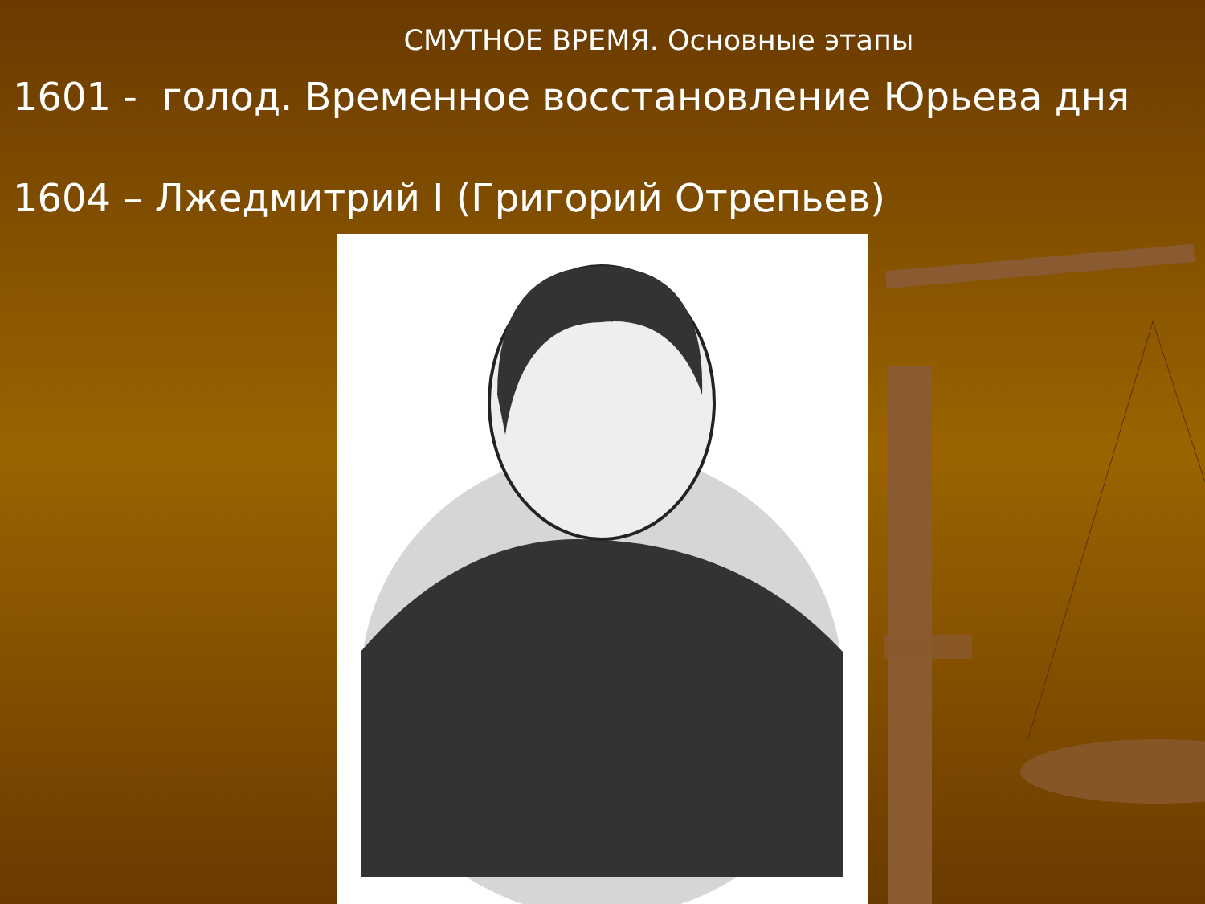СМУТНОЕ ВРЕМЯ. Основные этапы
1601 - голод. Временное восстановление Юрьева дня
1604 – Лжедмитрий I (Григорий Отрепьев)